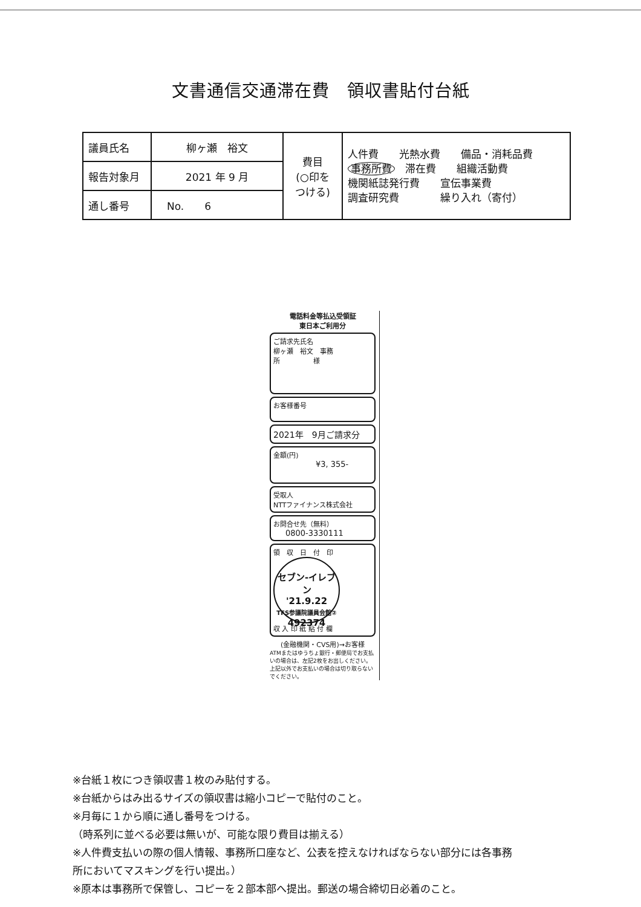文書通信交通滞在費　領収書貼付台紙
| 議員氏名 | 柳ヶ瀬 裕文 | 費目 (○印を つける) | 人件費 光熱水費 備品・消耗品費 事務所費 滞在費 組織活動費 機関紙誌発行費 宣伝事業費 調査研究費 繰り入れ（寄付） |
| 報告対象月 | 2021 年 9 月 | | |
| 通し番号 | No. 6 | | |
電話料金等払込受領証
東日本ご利用分
ご請求先氏名
柳ヶ瀬　裕文　事務
所　　　　　様
お客様番号
2021年　9月ご請求分
金額(円)
¥3, 355-
受取人
NTTファイナンス株式会社
お問合せ先（無料）
0800-3330111
領　収　日　付　印
セブン-イレブン
'21.9.22
TFS参議院議員会館②
492374
収 入 印 紙 貼 付 欄
(金融機関・CVS用)→お客様
ATMまたはゆうちょ銀行・郵便局でお支払いの場合は、左記2枚をお出しください。上記以外でお支払いの場合は切り取らないでください。
※台紙１枚につき領収書１枚のみ貼付する。
※台紙からはみ出るサイズの領収書は縮小コピーで貼付のこと。
※月毎に１から順に通し番号をつける。
（時系列に並べる必要は無いが、可能な限り費目は揃える）
※人件費支払いの際の個人情報、事務所口座など、公表を控えなければならない部分には各事務
所においてマスキングを行い提出。）
※原本は事務所で保管し、コピーを２部本部へ提出。郵送の場合締切日必着のこと。